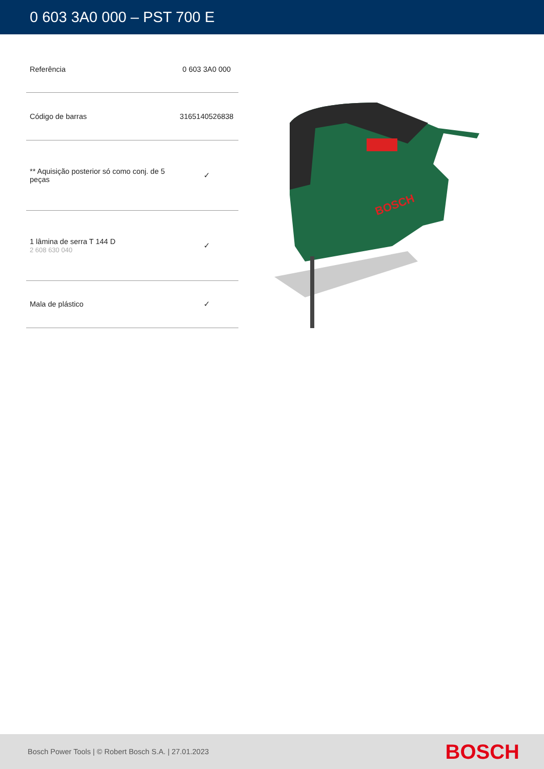0 603 3A0 000 – PST 700 E
| Referência | 0 603 3A0 000 |
| Código de barras | 3165140526838 |
| ** Aquisição posterior só como conj. de 5 peças | ✓ |
| 1 lâmina de serra T 144 D 2 608 630 040 | ✓ |
| Mala de plástico | ✓ |
BOSCH
Bosch Power Tools | © Robert Bosch S.A. | 27.01.2023 BOSCH